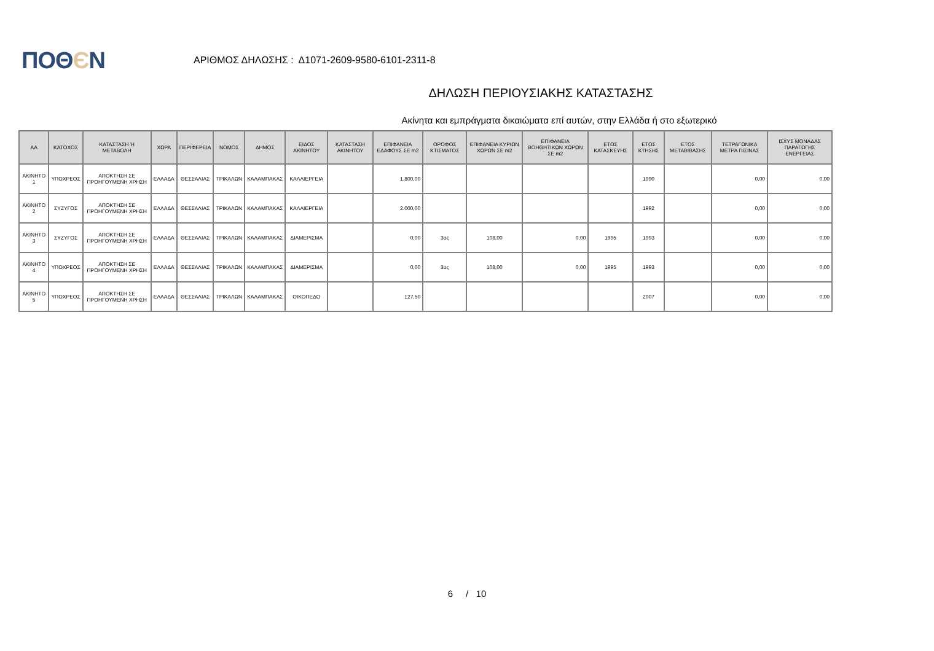ΠΟΘЄΝ
ΑΡΙΘΜΟΣ ΔΗΛΩΣΗΣ : Δ1071-2609-9580-6101-2311-8
ΔΗΛΩΣΗ ΠΕΡΙΟΥΣΙΑΚΗΣ ΚΑΤΑΣΤΑΣΗΣ
Ακίνητα και εμπράγματα δικαιώματα επί αυτών, στην Ελλάδα ή στο εξωτερικό
| ΑΑ | ΚΑΤΟΧΟΣ | ΚΑΤΑΣΤΑΣΗ Ή ΜΕΤΑΒΟΛΗ | ΧΩΡΑ | ΠΕΡΙΦΕΡΕΙΑ | ΝΟΜΟΣ | ΔΗΜΟΣ | ΕΙΔΟΣ ΑΚΙΝΗΤΟΥ | ΚΑΤΑΣΤΑΣΗ ΑΚΙΝΗΤΟΥ | ΕΠΙΦΑΝΕΙΑ ΕΔΑΦΟΥΣ ΣΕ m2 | ΟΡΟΦΟΣ ΚΤΙΣΜΑΤΟΣ | ΕΠΙΦΑΝΕΙΑ ΚΥΡΙΩΝ ΧΩΡΩΝ ΣΕ m2 | ΕΠΙΦΑΝΕΙΑ ΒΟΗΘΗΤΙΚΩΝ ΧΩΡΩΝ ΣΕ m2 | ΕΤΟΣ ΚΑΤΑΣΚΕΥΗΣ | ΕΤΟΣ ΚΤΗΣΗΣ | ΕΤΟΣ ΜΕΤΑΒΙΒΑΣΗΣ | ΤΕΤΡΑΓΩΝΙΚΑ ΜΕΤΡΑ ΠΙΣΙΝΑΣ | ΙΣΧΥΣ ΜΟΝΑΔΑΣ ΠΑΡΑΓΩΓΗΣ ΕΝΕΡΓΕΙΑΣ |
| --- | --- | --- | --- | --- | --- | --- | --- | --- | --- | --- | --- | --- | --- | --- | --- | --- | --- |
| ΑΚΙΝΗΤΟ 1 | ΥΠΟΧΡΕΟΣ | ΑΠΟΚΤΗΣΗ ΣΕ ΠΡΟΗΓΟΥΜΕΝΗ ΧΡΗΣΗ | ΕΛΛΑΔΑ | ΘΕΣΣΑΛΙΑΣ | ΤΡΙΚΑΛΩΝ | ΚΑΛΑΜΠΑΚΑΣ | ΚΑΛΛΙΕΡΓΕΙΑ | | 1.800,00 | | | | | 1990 | | 0,00 | 0,00 |
| ΑΚΙΝΗΤΟ 2 | ΣΥΖΥΓΟΣ | ΑΠΟΚΤΗΣΗ ΣΕ ΠΡΟΗΓΟΥΜΕΝΗ ΧΡΗΣΗ | ΕΛΛΑΔΑ | ΘΕΣΣΑΛΙΑΣ | ΤΡΙΚΑΛΩΝ | ΚΑΛΑΜΠΑΚΑΣ | ΚΑΛΛΙΕΡΓΕΙΑ | | 2.000,00 | | | | | 1992 | | 0,00 | 0,00 |
| ΑΚΙΝΗΤΟ 3 | ΣΥΖΥΓΟΣ | ΑΠΟΚΤΗΣΗ ΣΕ ΠΡΟΗΓΟΥΜΕΝΗ ΧΡΗΣΗ | ΕΛΛΑΔΑ | ΘΕΣΣΑΛΙΑΣ | ΤΡΙΚΑΛΩΝ | ΚΑΛΑΜΠΑΚΑΣ | ΔΙΑΜΕΡΙΣΜΑ | | 0,00 | 3ος | 108,00 | 0,00 | 1995 | 1993 | | 0,00 | 0,00 |
| ΑΚΙΝΗΤΟ 4 | ΥΠΟΧΡΕΟΣ | ΑΠΟΚΤΗΣΗ ΣΕ ΠΡΟΗΓΟΥΜΕΝΗ ΧΡΗΣΗ | ΕΛΛΑΔΑ | ΘΕΣΣΑΛΙΑΣ | ΤΡΙΚΑΛΩΝ | ΚΑΛΑΜΠΑΚΑΣ | ΔΙΑΜΕΡΙΣΜΑ | | 0,00 | 3ος | 108,00 | 0,00 | 1995 | 1993 | | 0,00 | 0,00 |
| ΑΚΙΝΗΤΟ 5 | ΥΠΟΧΡΕΟΣ | ΑΠΟΚΤΗΣΗ ΣΕ ΠΡΟΗΓΟΥΜΕΝΗ ΧΡΗΣΗ | ΕΛΛΑΔΑ | ΘΕΣΣΑΛΙΑΣ | ΤΡΙΚΑΛΩΝ | ΚΑΛΑΜΠΑΚΑΣ | ΟΙΚΟΠΕΔΟ | | 127,50 | | | | | 2007 | | 0,00 | 0,00 |
6 / 10